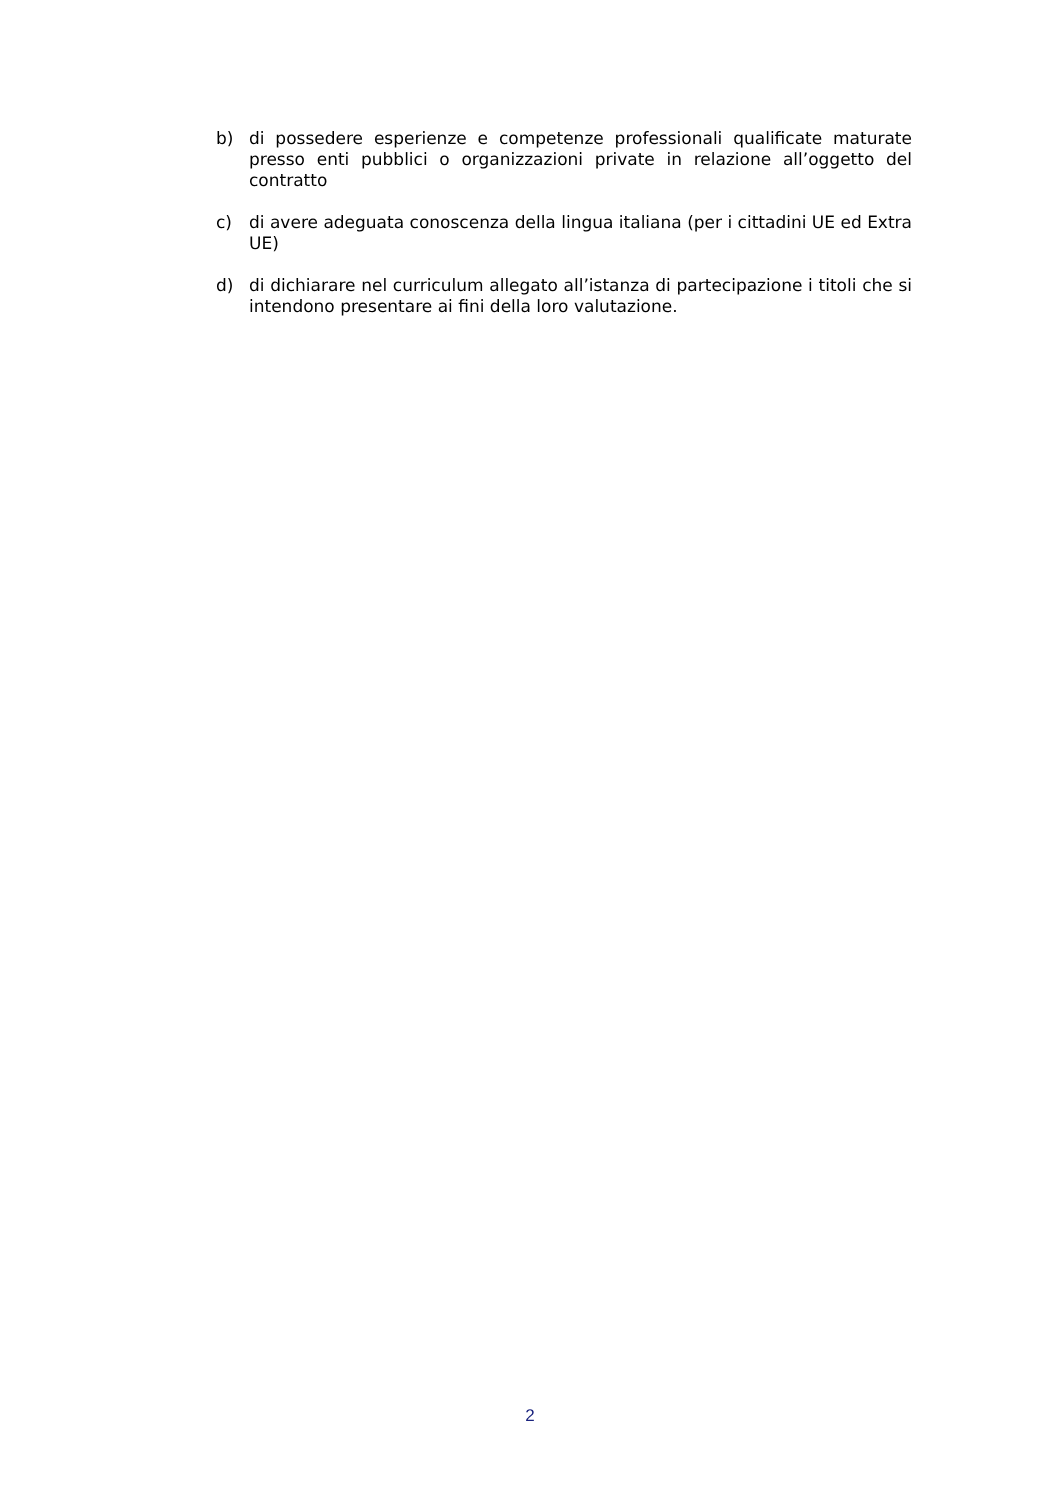b) di possedere esperienze e competenze professionali qualificate maturate presso enti pubblici o organizzazioni private in relazione all’oggetto del contratto
c) di avere adeguata conoscenza della lingua italiana (per i cittadini UE ed Extra UE)
d) di dichiarare nel curriculum allegato all’istanza di partecipazione i titoli che si intendono presentare ai fini della loro valutazione.
2